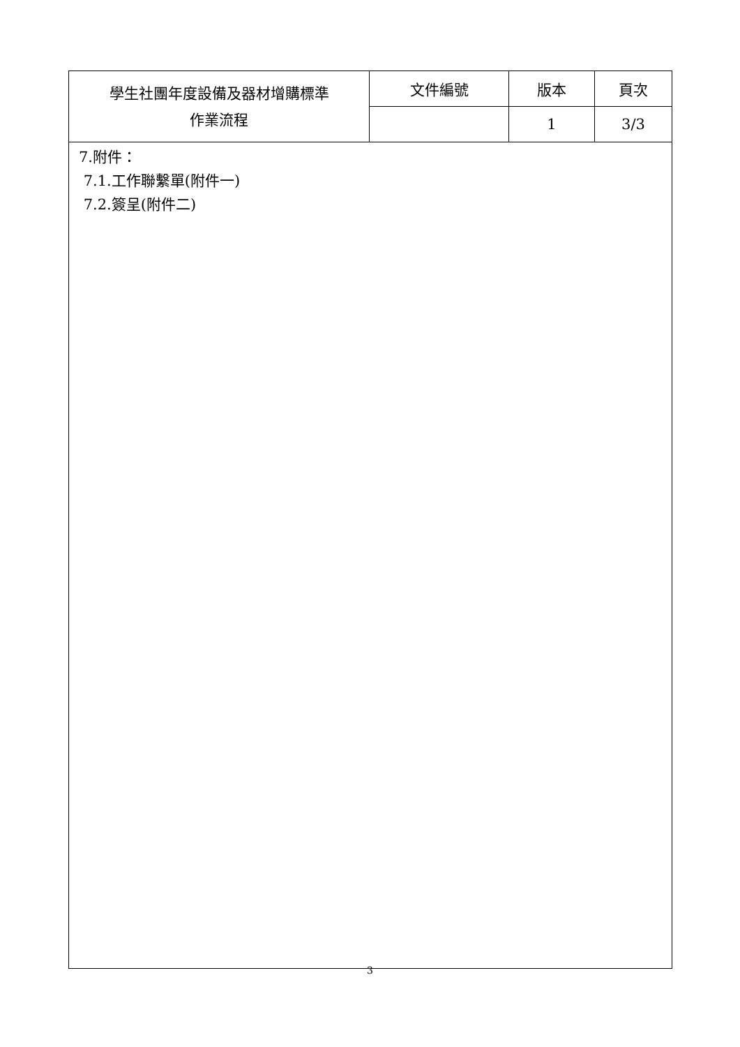| 學生社團年度設備及器材增購標準 作業流程 | 文件編號 | 版本 | 頁次 |
| | | 1 | 3/3 |
| 7.附件： 7.1.工作聯繫單(附件一) 7.2.簽呈(附件二) | | | |
3